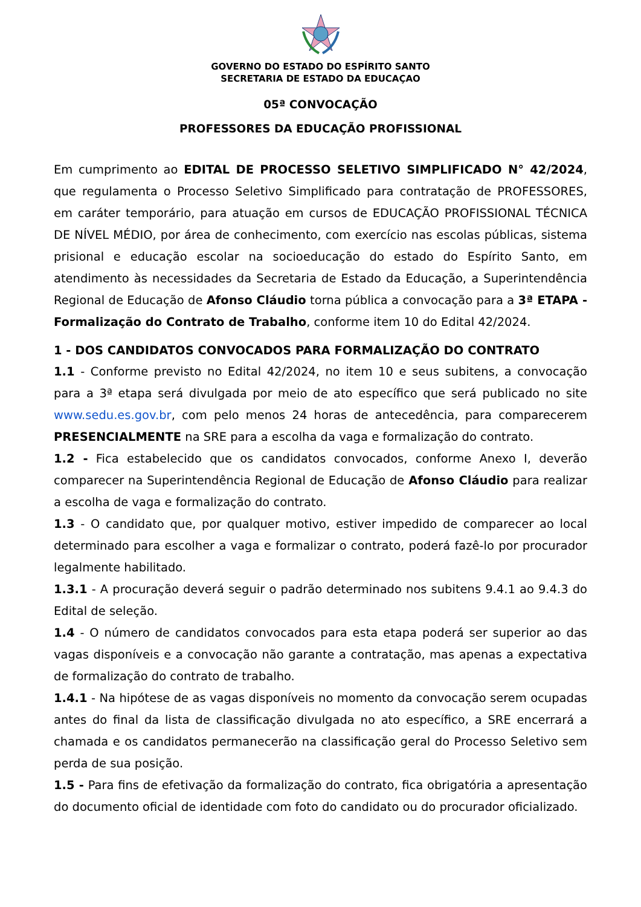GOVERNO DO ESTADO DO ESPÍRITO SANTO
SECRETARIA DE ESTADO DA EDUCAÇAO
05ª CONVOCAÇÃO
PROFESSORES DA EDUCAÇÃO PROFISSIONAL
Em cumprimento ao EDITAL DE PROCESSO SELETIVO SIMPLIFICADO N° 42/2024, que regulamenta o Processo Seletivo Simplificado para contratação de PROFESSORES, em caráter temporário, para atuação em cursos de EDUCAÇÃO PROFISSIONAL TÉCNICA DE NÍVEL MÉDIO, por área de conhecimento, com exercício nas escolas públicas, sistema prisional e educação escolar na socioeducação do estado do Espírito Santo, em atendimento às necessidades da Secretaria de Estado da Educação, a Superintendência Regional de Educação de Afonso Cláudio torna pública a convocação para a 3ª ETAPA - Formalização do Contrato de Trabalho, conforme item 10 do Edital 42/2024.
1 - DOS CANDIDATOS CONVOCADOS PARA FORMALIZAÇÃO DO CONTRATO
1.1 - Conforme previsto no Edital 42/2024, no item 10 e seus subitens, a convocação para a 3ª etapa será divulgada por meio de ato específico que será publicado no site www.sedu.es.gov.br, com pelo menos 24 horas de antecedência, para comparecerem PRESENCIALMENTE na SRE para a escolha da vaga e formalização do contrato.
1.2 - Fica estabelecido que os candidatos convocados, conforme Anexo I, deverão comparecer na Superintendência Regional de Educação de Afonso Cláudio para realizar a escolha de vaga e formalização do contrato.
1.3 - O candidato que, por qualquer motivo, estiver impedido de comparecer ao local determinado para escolher a vaga e formalizar o contrato, poderá fazê-lo por procurador legalmente habilitado.
1.3.1 - A procuração deverá seguir o padrão determinado nos subitens 9.4.1 ao 9.4.3 do Edital de seleção.
1.4 - O número de candidatos convocados para esta etapa poderá ser superior ao das vagas disponíveis e a convocação não garante a contratação, mas apenas a expectativa de formalização do contrato de trabalho.
1.4.1 - Na hipótese de as vagas disponíveis no momento da convocação serem ocupadas antes do final da lista de classificação divulgada no ato específico, a SRE encerrará a chamada e os candidatos permanecerão na classificação geral do Processo Seletivo sem perda de sua posição.
1.5 - Para fins de efetivação da formalização do contrato, fica obrigatória a apresentação do documento oficial de identidade com foto do candidato ou do procurador oficializado.